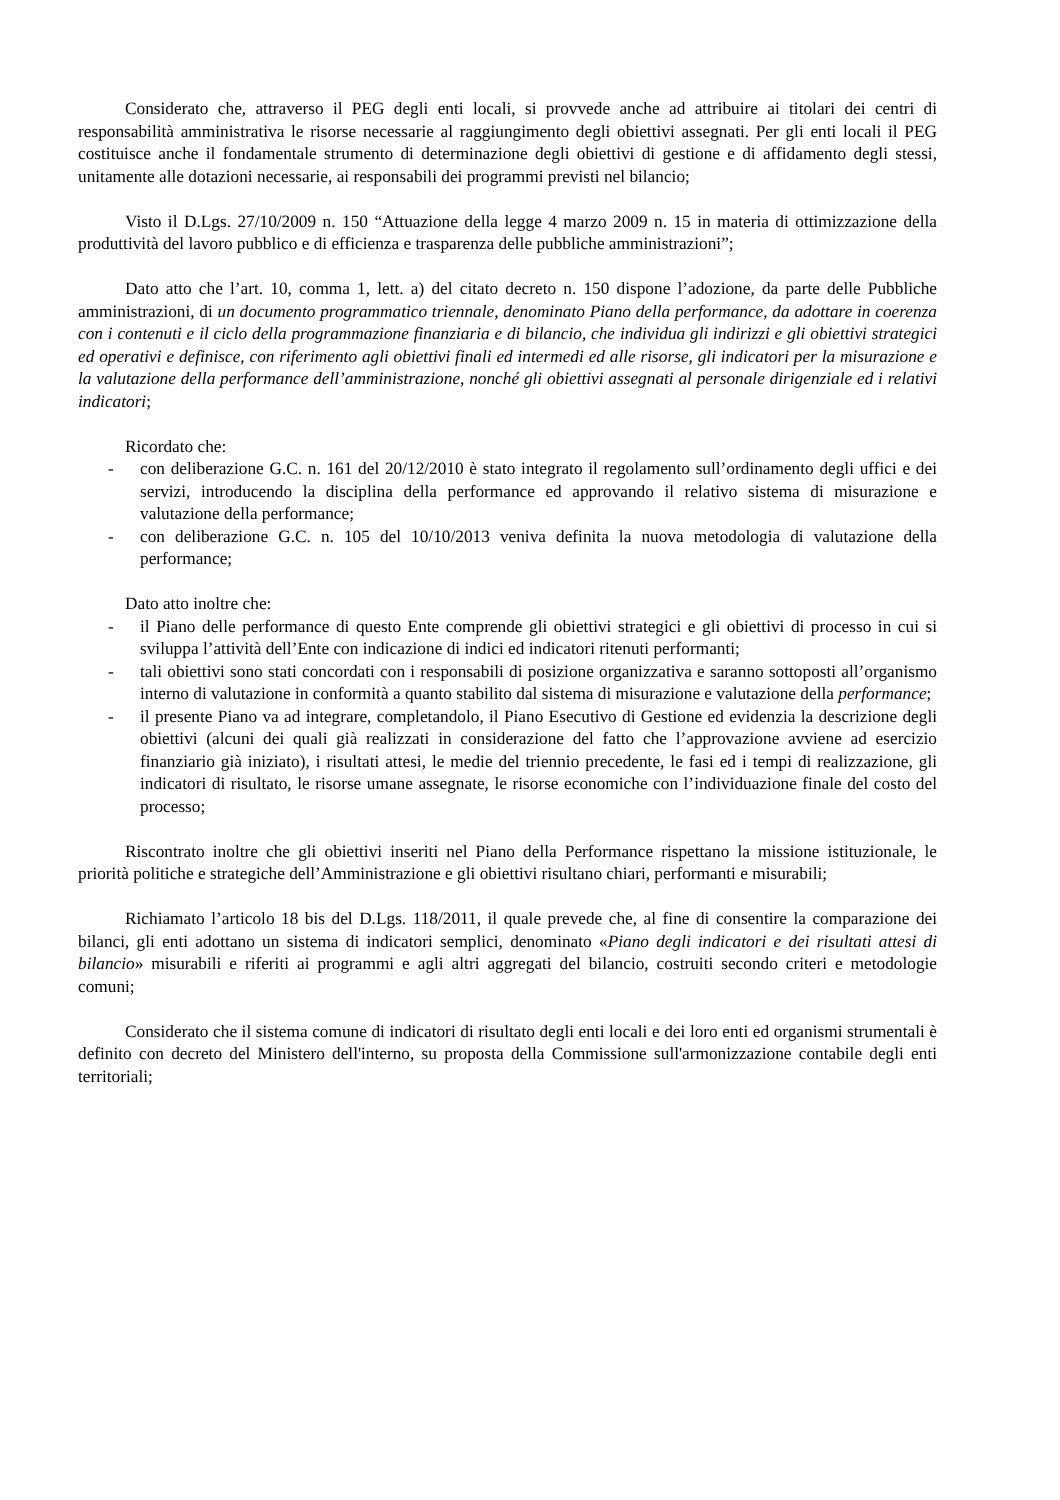Considerato che, attraverso il PEG degli enti locali, si provvede anche ad attribuire ai titolari dei centri di responsabilità amministrativa le risorse necessarie al raggiungimento degli obiettivi assegnati. Per gli enti locali il PEG costituisce anche il fondamentale strumento di determinazione degli obiettivi di gestione e di affidamento degli stessi, unitamente alle dotazioni necessarie, ai responsabili dei programmi previsti nel bilancio;
Visto il D.Lgs. 27/10/2009 n. 150 “Attuazione della legge 4 marzo 2009 n. 15 in materia di ottimizzazione della produttività del lavoro pubblico e di efficienza e trasparenza delle pubbliche amministrazioni”;
Dato atto che l’art. 10, comma 1, lett. a) del citato decreto n. 150 dispone l’adozione, da parte delle Pubbliche amministrazioni, di un documento programmatico triennale, denominato Piano della performance, da adottare in coerenza con i contenuti e il ciclo della programmazione finanziaria e di bilancio, che individua gli indirizzi e gli obiettivi strategici ed operativi e definisce, con riferimento agli obiettivi finali ed intermedi ed alle risorse, gli indicatori per la misurazione e la valutazione della performance dell’amministrazione, nonché gli obiettivi assegnati al personale dirigenziale ed i relativi indicatori;
Ricordato che:
- con deliberazione G.C. n. 161 del 20/12/2010 è stato integrato il regolamento sull’ordinamento degli uffici e dei servizi, introducendo la disciplina della performance ed approvando il relativo sistema di misurazione e valutazione della performance;
- con deliberazione G.C. n. 105 del 10/10/2013 veniva definita la nuova metodologia di valutazione della performance;
Dato atto inoltre che:
- il Piano delle performance di questo Ente comprende gli obiettivi strategici e gli obiettivi di processo in cui si sviluppa l’attività dell’Ente con indicazione di indici ed indicatori ritenuti performanti;
- tali obiettivi sono stati concordati con i responsabili di posizione organizzativa e saranno sottoposti all’organismo interno di valutazione in conformità a quanto stabilito dal sistema di misurazione e valutazione della performance;
- il presente Piano va ad integrare, completandolo, il Piano Esecutivo di Gestione ed evidenzia la descrizione degli obiettivi (alcuni dei quali già realizzati in considerazione del fatto che l’approvazione avviene ad esercizio finanziario già iniziato), i risultati attesi, le medie del triennio precedente, le fasi ed i tempi di realizzazione, gli indicatori di risultato, le risorse umane assegnate, le risorse economiche con l’individuazione finale del costo del processo;
Riscontrato inoltre che gli obiettivi inseriti nel Piano della Performance rispettano la missione istituzionale, le priorità politiche e strategiche dell’Amministrazione e gli obiettivi risultano chiari, performanti e misurabili;
Richiamato l’articolo 18 bis del D.Lgs. 118/2011, il quale prevede che, al fine di consentire la comparazione dei bilanci, gli enti adottano un sistema di indicatori semplici, denominato «Piano degli indicatori e dei risultati attesi di bilancio» misurabili e riferiti ai programmi e agli altri aggregati del bilancio, costruiti secondo criteri e metodologie comuni;
Considerato che il sistema comune di indicatori di risultato degli enti locali e dei loro enti ed organismi strumentali è definito con decreto del Ministero dell'interno, su proposta della Commissione sull'armonizzazione contabile degli enti territoriali;